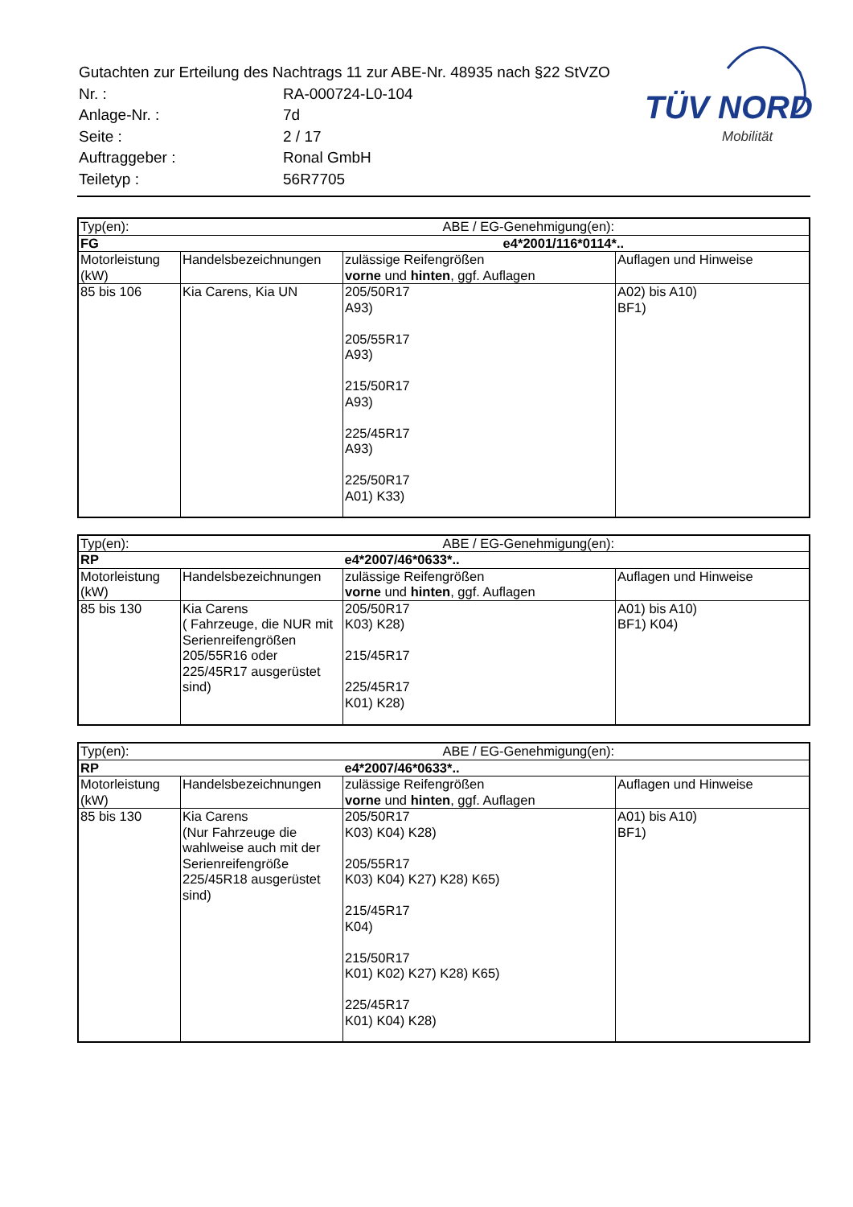| Gutachten zur Erteilung des Nachtrags 11 zur ABE-Nr. 48935 nach §22 StVZO | |
| Nr. : | RA-000724-L0-104 |
| Anlage-Nr. : | 7d |
| Seite : | 2 / 17 |
| Auftraggeber : | Ronal GmbH |
| Teiletyp : | 56R7705 |
TÜV NORD
Mobilität
| Typ(en): | | ABE / EG-Genehmigung(en): | |
| FG | | e4*2001/116*0114*.. | |
| Motorleistung (kW) | Handelsbezeichnungen | zulässige Reifengrößen vorne und hinten , ggf. Auflagen | Auflagen und Hinweise |
| 85 bis 106 | Kia Carens, Kia UN | 205/50R17 A93) 205/55R17 A93) 215/50R17 A93) 225/45R17 A93) 225/50R17 A01) K33) | A02) bis A10) BF1) |
| Typ(en): | | ABE / EG-Genehmigung(en): | |
| RP | | e4*2007/46*0633*.. | |
| Motorleistung (kW) | Handelsbezeichnungen | zulässige Reifengrößen vorne und hinten , ggf. Auflagen | Auflagen und Hinweise |
| 85 bis 130 | Kia Carens ( Fahrzeuge, die NUR mit Serienreifengrößen 205/55R16 oder 225/45R17 ausgerüstet sind) | 205/50R17 K03) K28) 215/45R17 225/45R17 K01) K28) | A01) bis A10) BF1) K04) |
| Typ(en): | | ABE / EG-Genehmigung(en): | |
| RP | | e4*2007/46*0633*.. | |
| Motorleistung (kW) | Handelsbezeichnungen | zulässige Reifengrößen vorne und hinten , ggf. Auflagen | Auflagen und Hinweise |
| 85 bis 130 | Kia Carens (Nur Fahrzeuge die wahlweise auch mit der Serienreifengröße 225/45R18 ausgerüstet sind) | 205/50R17 K03) K04) K28) 205/55R17 K03) K04) K27) K28) K65) 215/45R17 K04) 215/50R17 K01) K02) K27) K28) K65) 225/45R17 K01) K04) K28) | A01) bis A10) BF1) |